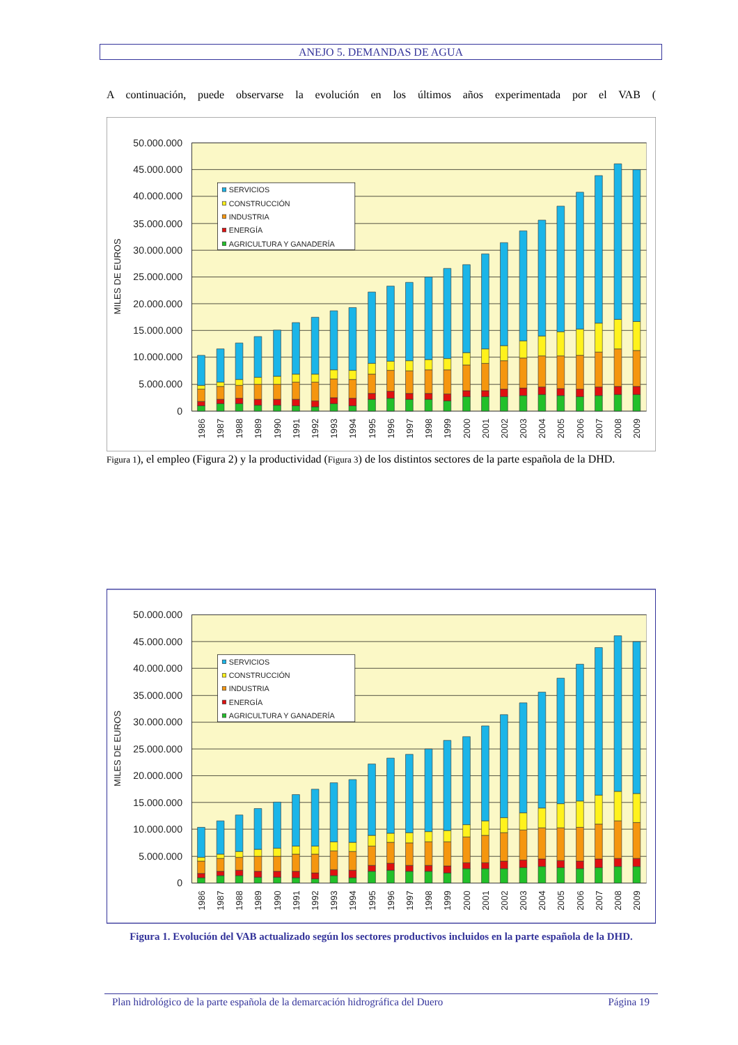ANEJO 5. DEMANDAS DE AGUA
A continuación, puede observarse la evolución en los últimos años experimentada por el VAB (
50.000.000
45.000.000
40.000.000
35.000.000
30.000.000
25.000.000
20.000.000
15.000.000
10.000.000
5.000.000
0
MILES DE EUROS
1986
1987
1988
1989
1990
1991
1992
1993
1994
1995
1996
1997
1998
1999
2000
2001
2002
2003
2004
2005
2006
2007
2008
2009
SERVICIOS
CONSTRUCCIÓN
INDUSTRIA
ENERGÍA
AGRICULTURA Y GANADERÍA
Figura 1), el empleo (Figura 2) y la productividad (Figura 3) de los distintos sectores de la parte española de la DHD.
50.000.000
45.000.000
40.000.000
35.000.000
30.000.000
25.000.000
20.000.000
15.000.000
10.000.000
5.000.000
0
MILES DE EUROS
1986
1987
1988
1989
1990
1991
1992
1993
1994
1995
1996
1997
1998
1999
2000
2001
2002
2003
2004
2005
2006
2007
2008
2009
SERVICIOS
CONSTRUCCIÓN
INDUSTRIA
ENERGÍA
AGRICULTURA Y GANADERÍA
Figura 1. Evolución del VAB actualizado según los sectores productivos incluidos en la parte española de la DHD.
Plan hidrológico de la parte española de la demarcación hidrográfica del Duero Página 19